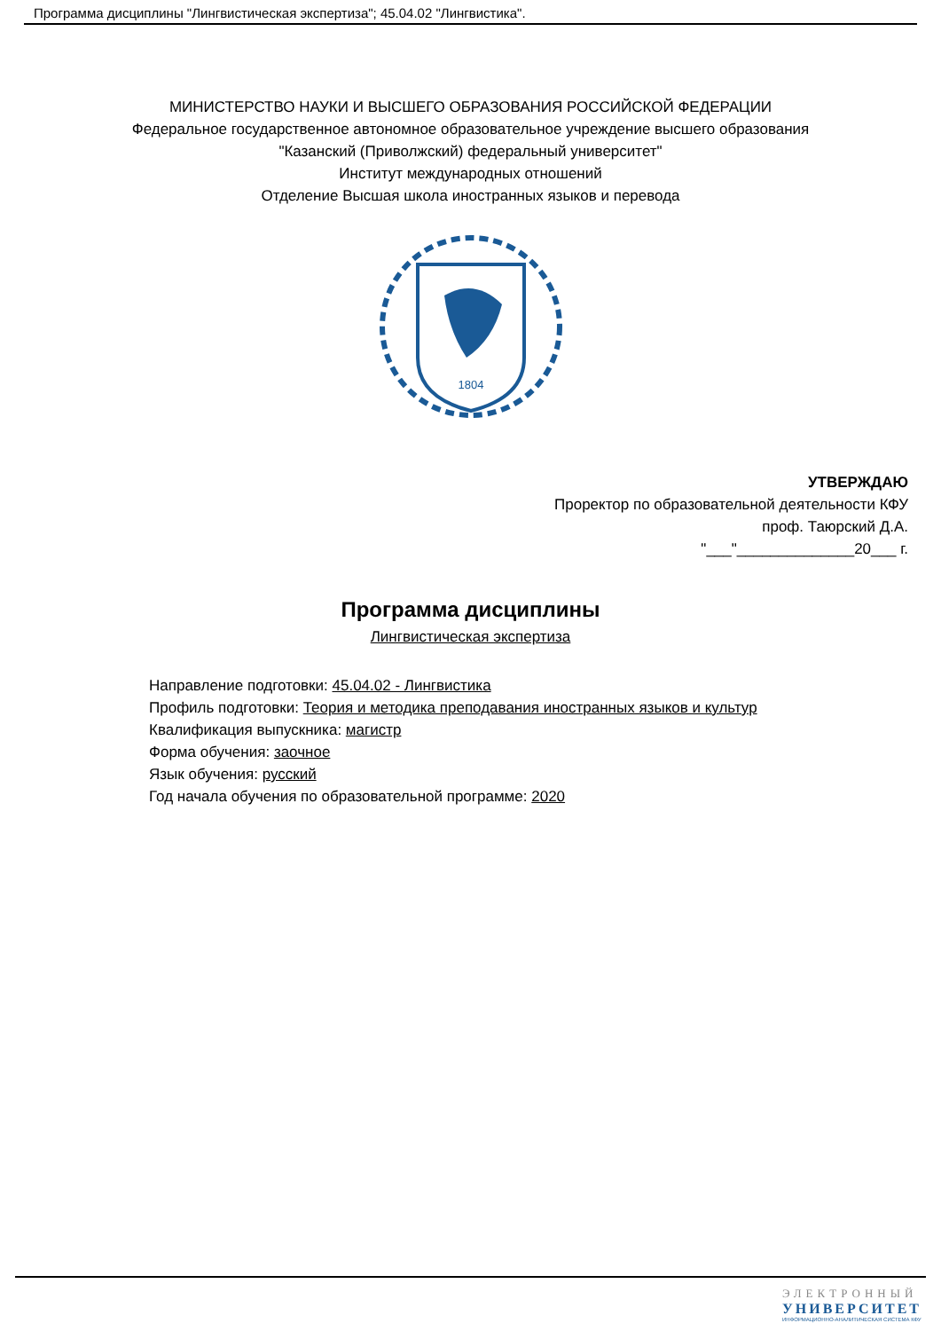Программа дисциплины "Лингвистическая экспертиза"; 45.04.02 "Лингвистика".
МИНИСТЕРСТВО НАУКИ И ВЫСШЕГО ОБРАЗОВАНИЯ РОССИЙСКОЙ ФЕДЕРАЦИИ
Федеральное государственное автономное образовательное учреждение высшего образования
"Казанский (Приволжский) федеральный университет"
Институт международных отношений
Отделение Высшая школа иностранных языков и перевода
1804
УТВЕРЖДАЮ
Проректор по образовательной деятельности КФУ
проф. Таюрский Д.А.
"___"______________20___ г.
Программа дисциплины
Лингвистическая экспертиза
Направление подготовки: 45.04.02 - Лингвистика
Профиль подготовки: Теория и методика преподавания иностранных языков и культур
Квалификация выпускника: магистр
Форма обучения: заочное
Язык обучения: русский
Год начала обучения по образовательной программе: 2020
ЭЛЕКТРОННЫЙ
УНИВЕРСИТЕТ
ИНФОРМАЦИОННО-АНАЛИТИЧЕСКАЯ СИСТЕМА КФУ